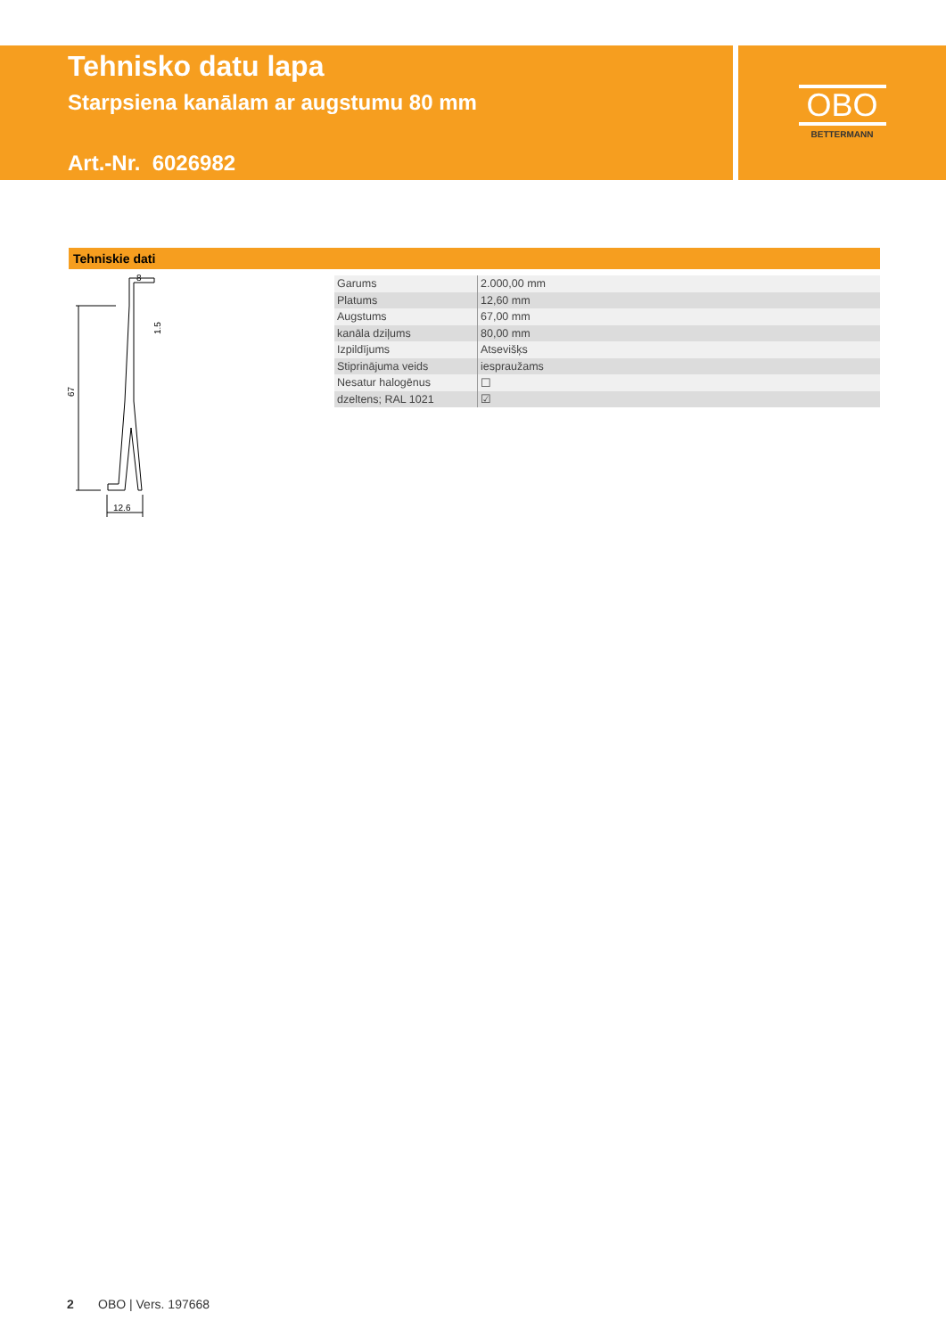Tehnisko datu lapa
Starpsiena kanālam ar augstumu 80 mm
Art.-Nr. 6026982
OBO
BETTERMANN
Tehniskie dati
67
8
12.6
1.5
| Garums | 2.000,00 mm |
| Platums | 12,60 mm |
| Augstums | 67,00 mm |
| kanāla dziļums | 80,00 mm |
| Izpildījums | Atsevišķs |
| Stiprinājuma veids | iespraužams |
| Nesatur halogēnus | ☐ |
| dzeltens; RAL 1021 | ☑ |
2 OBO | Vers. 197668